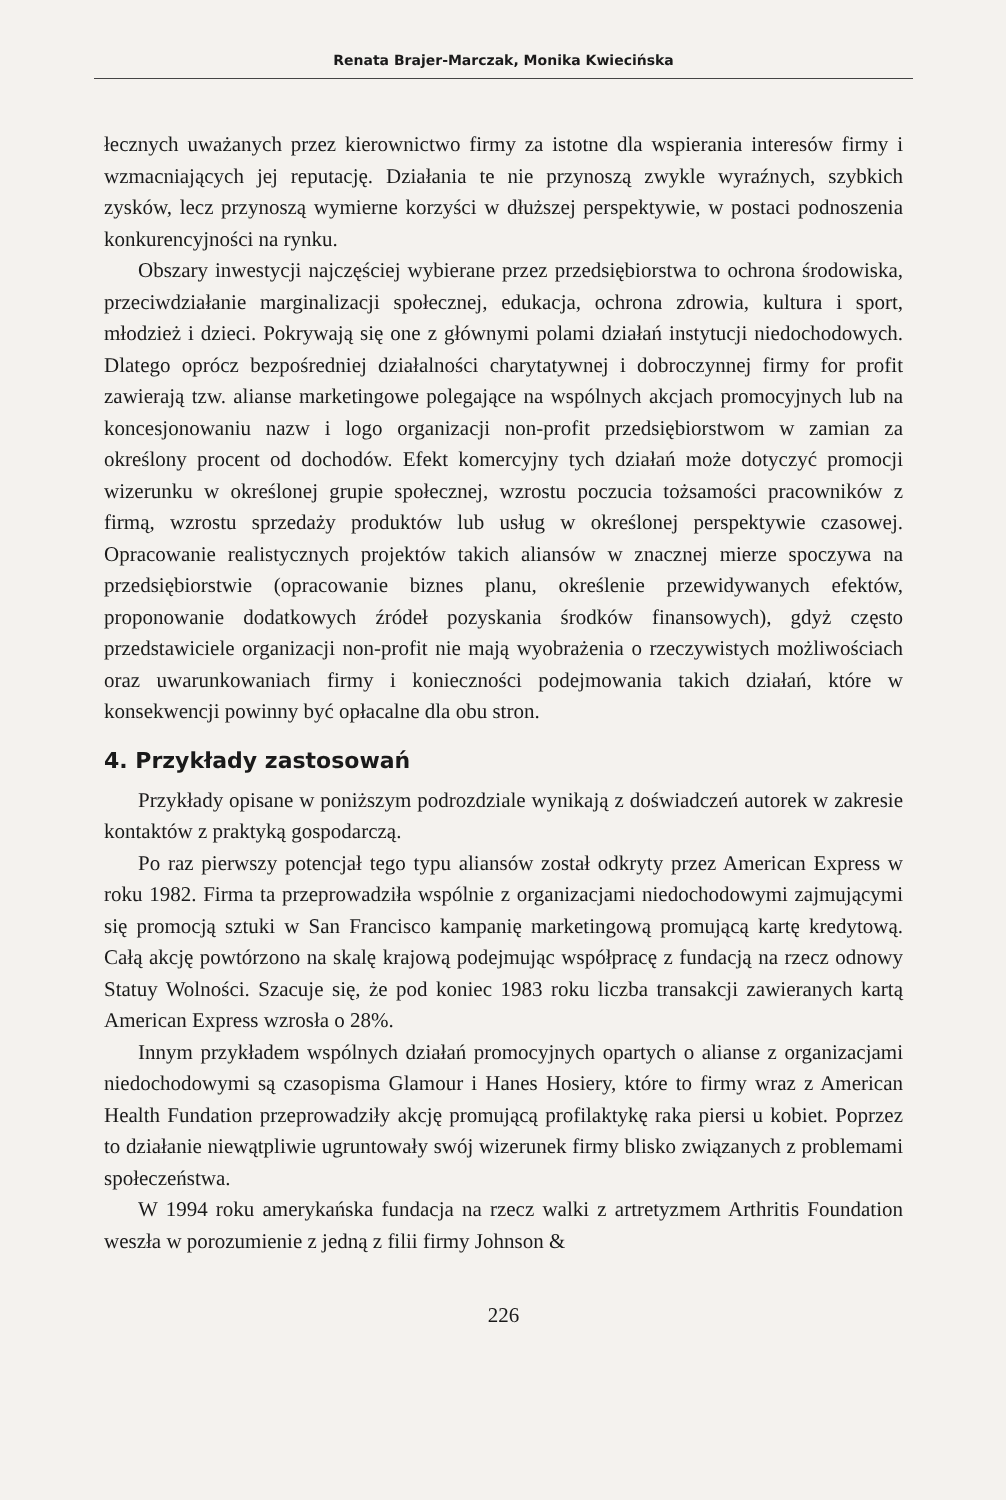Renata Brajer-Marczak, Monika Kwiecińska
łecznych uważanych przez kierownictwo firmy za istotne dla wspierania interesów firmy i wzmacniających jej reputację. Działania te nie przynoszą zwykle wyraźnych, szybkich zysków, lecz przynoszą wymierne korzyści w dłuższej perspektywie, w postaci podnoszenia konkurencyjności na rynku.
Obszary inwestycji najczęściej wybierane przez przedsiębiorstwa to ochrona środowiska, przeciwdziałanie marginalizacji społecznej, edukacja, ochrona zdrowia, kultura i sport, młodzież i dzieci. Pokrywają się one z głównymi polami działań instytucji niedochodowych. Dlatego oprócz bezpośredniej działalności charytatywnej i dobroczynnej firmy for profit zawierają tzw. alianse marketingowe polegające na wspólnych akcjach promocyjnych lub na koncesjonowaniu nazw i logo organizacji non-profit przedsiębiorstwom w zamian za określony procent od dochodów. Efekt komercyjny tych działań może dotyczyć promocji wizerunku w określonej grupie społecznej, wzrostu poczucia tożsamości pracowników z firmą, wzrostu sprzedaży produktów lub usług w określonej perspektywie czasowej. Opracowanie realistycznych projektów takich aliansów w znacznej mierze spoczywa na przedsiębiorstwie (opracowanie biznes planu, określenie przewidywanych efektów, proponowanie dodatkowych źródeł pozyskania środków finansowych), gdyż często przedstawiciele organizacji non-profit nie mają wyobrażenia o rzeczywistych możliwościach oraz uwarunkowaniach firmy i konieczności podejmowania takich działań, które w konsekwencji powinny być opłacalne dla obu stron.
4. Przykłady zastosowań
Przykłady opisane w poniższym podrozdziale wynikają z doświadczeń autorek w zakresie kontaktów z praktyką gospodarczą.
Po raz pierwszy potencjał tego typu aliansów został odkryty przez American Express w roku 1982. Firma ta przeprowadziła wspólnie z organizacjami niedochodowymi zajmującymi się promocją sztuki w San Francisco kampanię marketingową promującą kartę kredytową. Całą akcję powtórzono na skalę krajową podejmując współpracę z fundacją na rzecz odnowy Statuy Wolności. Szacuje się, że pod koniec 1983 roku liczba transakcji zawieranych kartą American Express wzrosła o 28%.
Innym przykładem wspólnych działań promocyjnych opartych o alianse z organizacjami niedochodowymi są czasopisma Glamour i Hanes Hosiery, które to firmy wraz z American Health Fundation przeprowadziły akcję promującą profilaktykę raka piersi u kobiet. Poprzez to działanie niewątpliwie ugruntowały swój wizerunek firmy blisko związanych z problemami społeczeństwa.
W 1994 roku amerykańska fundacja na rzecz walki z artretyzmem Arthritis Foundation weszła w porozumienie z jedną z filii firmy Johnson &
226